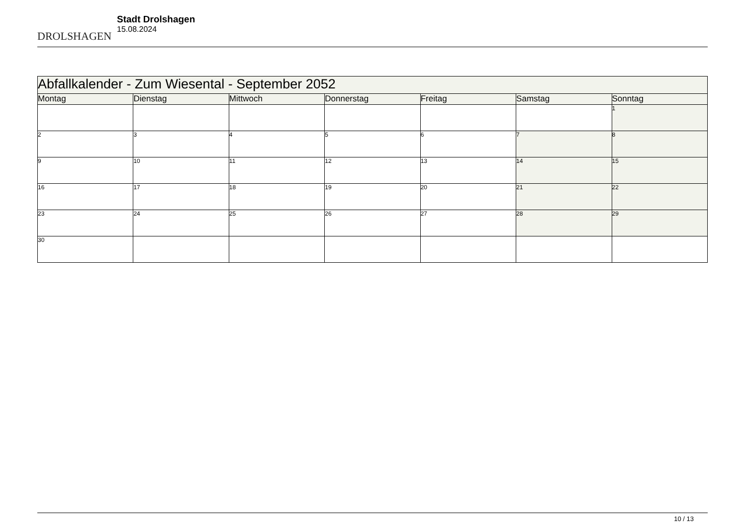DROLSHAGEN
Stadt Drolshagen
15.08.2024
| Abfallkalender - Zum Wiesental - September 2052 | | | | | | |
| Montag | Dienstag | Mittwoch | Donnerstag | Freitag | Samstag | Sonntag |
| | | | | | | 1 |
| 2 | 3 | 4 | 5 | 6 | 7 | 8 |
| 9 | 10 | 11 | 12 | 13 | 14 | 15 |
| 16 | 17 | 18 | 19 | 20 | 21 | 22 |
| 23 | 24 | 25 | 26 | 27 | 28 | 29 |
| 30 | | | | | | |
10 / 13